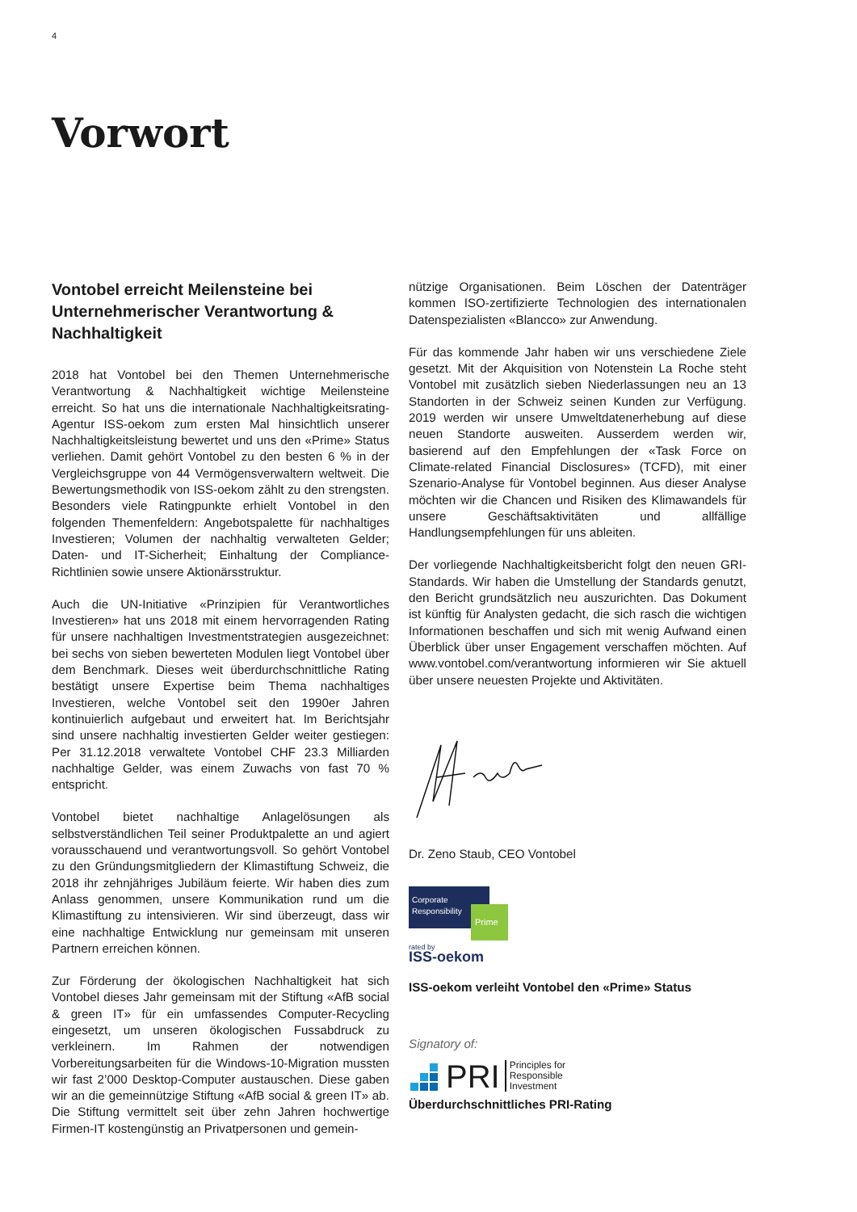4
Vorwort
Vontobel erreicht Meilensteine bei Unternehmerischer Verantwortung & Nachhaltigkeit
2018 hat Vontobel bei den Themen Unternehmerische Verantwortung & Nachhaltigkeit wichtige Meilensteine erreicht. So hat uns die internationale Nachhaltigkeitsrating-Agentur ISS-oekom zum ersten Mal hinsichtlich unserer Nachhaltigkeitsleistung bewertet und uns den «Prime» Status verliehen. Damit gehört Vontobel zu den besten 6 % in der Vergleichsgruppe von 44 Vermögensverwaltern weltweit. Die Bewertungsmethodik von ISS-oekom zählt zu den strengsten. Besonders viele Ratingpunkte erhielt Vontobel in den folgenden Themenfeldern: Angebotspalette für nachhaltiges Investieren; Volumen der nachhaltig verwalteten Gelder; Daten- und IT-Sicherheit; Einhaltung der Compliance-Richtlinien sowie unsere Aktionärsstruktur.
Auch die UN-Initiative «Prinzipien für Verantwortliches Investieren» hat uns 2018 mit einem hervorragenden Rating für unsere nachhaltigen Investmentstrategien ausgezeichnet: bei sechs von sieben bewerteten Modulen liegt Vontobel über dem Benchmark. Dieses weit überdurchschnittliche Rating bestätigt unsere Expertise beim Thema nachhaltiges Investieren, welche Vontobel seit den 1990er Jahren kontinuierlich aufgebaut und erweitert hat. Im Berichtsjahr sind unsere nachhaltig investierten Gelder weiter gestiegen: Per 31.12.2018 verwaltete Vontobel CHF 23.3 Milliarden nachhaltige Gelder, was einem Zuwachs von fast 70 % entspricht.
Vontobel bietet nachhaltige Anlagelösungen als selbstverständlichen Teil seiner Produktpalette an und agiert vorausschauend und verantwortungsvoll. So gehört Vontobel zu den Gründungsmitgliedern der Klimastiftung Schweiz, die 2018 ihr zehnjähriges Jubiläum feierte. Wir haben dies zum Anlass genommen, unsere Kommunikation rund um die Klimastiftung zu intensivieren. Wir sind überzeugt, dass wir eine nachhaltige Entwicklung nur gemeinsam mit unseren Partnern erreichen können.
Zur Förderung der ökologischen Nachhaltigkeit hat sich Vontobel dieses Jahr gemeinsam mit der Stiftung «AfB social & green IT» für ein umfassendes Computer-Recycling eingesetzt, um unseren ökologischen Fussabdruck zu verkleinern. Im Rahmen der notwendigen Vorbereitungsarbeiten für die Windows-10-Migration mussten wir fast 2’000 Desktop-Computer austauschen. Diese gaben wir an die gemeinnützige Stiftung «AfB social & green IT» ab. Die Stiftung vermittelt seit über zehn Jahren hochwertige Firmen-IT kostengünstig an Privatpersonen und gemein-
nützige Organisationen. Beim Löschen der Datenträger kommen ISO-zertifizierte Technologien des internationalen Datenspezialisten «Blancco» zur Anwendung.
Für das kommende Jahr haben wir uns verschiedene Ziele gesetzt. Mit der Akquisition von Notenstein La Roche steht Vontobel mit zusätzlich sieben Niederlassungen neu an 13 Standorten in der Schweiz seinen Kunden zur Verfügung. 2019 werden wir unsere Umweltdatenerhebung auf diese neuen Standorte ausweiten. Ausserdem werden wir, basierend auf den Empfehlungen der «Task Force on Climate-related Financial Disclosures» (TCFD), mit einer Szenario-Analyse für Vontobel beginnen. Aus dieser Analyse möchten wir die Chancen und Risiken des Klimawandels für unsere Geschäftsaktivitäten und allfällige Handlungsempfehlungen für uns ableiten.
Der vorliegende Nachhaltigkeitsbericht folgt den neuen GRI-Standards. Wir haben die Umstellung der Standards genutzt, den Bericht grundsätzlich neu auszurichten. Das Dokument ist künftig für Analysten gedacht, die sich rasch die wichtigen Informationen beschaffen und sich mit wenig Aufwand einen Überblick über unser Engagement verschaffen möchten. Auf www.vontobel.com/verantwortung informieren wir Sie aktuell über unsere neuesten Projekte und Aktivitäten.
Dr. Zeno Staub, CEO Vontobel
Corporate
Responsibility
Prime
rated by
ISS-oekom
ISS-oekom verleiht Vontobel den «Prime» Status
Signatory of:
PRI Principles for
Responsible
Investment
Überdurchschnittliches PRI-Rating